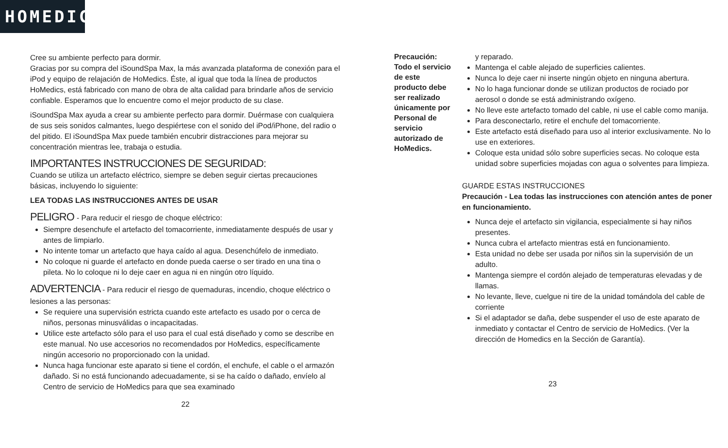HOMEDICS
Cree su ambiente perfecto para dormir.
Gracias por su compra del iSoundSpa Max, la más avanzada plataforma de conexión para el iPod y equipo de relajación de HoMedics. Éste, al igual que toda la línea de productos HoMedics, está fabricado con mano de obra de alta calidad para brindarle años de servicio confiable. Esperamos que lo encuentre como el mejor producto de su clase.
iSoundSpa Max ayuda a crear su ambiente perfecto para dormir. Duérmase con cualquiera de sus seis sonidos calmantes, luego despiértese con el sonido del iPod/iPhone, del radio o del pitido. El iSoundSpa Max puede también encubrir distracciones para mejorar su concentración mientras lee, trabaja o estudia.
IMPORTANTES INSTRUCCIONES DE SEGURIDAD:
Cuando se utiliza un artefacto eléctrico, siempre se deben seguir ciertas precauciones básicas, incluyendo lo siguiente:
LEA TODAS LAS INSTRUCCIONES ANTES DE USAR
PELIGRO - Para reducir el riesgo de choque eléctrico:
Siempre desenchufe el artefacto del tomacorriente, inmediatamente después de usar y antes de limpiarlo.
No intente tomar un artefacto que haya caído al agua. Desenchúfelo de inmediato.
No coloque ni guarde el artefacto en donde pueda caerse o ser tirado en una tina o pileta. No lo coloque ni lo deje caer en agua ni en ningún otro líquido.
ADVERTENCIA - Para reducir el riesgo de quemaduras, incendio, choque eléctrico o lesiones a las personas:
Se requiere una supervisión estricta cuando este artefacto es usado por o cerca de niños, personas minusválidas o incapacitadas.
Utilice este artefacto sólo para el uso para el cual está diseñado y como se describe en este manual. No use accesorios no recomendados por HoMedics, específicamente ningún accesorio no proporcionado con la unidad.
Nunca haga funcionar este aparato si tiene el cordón, el enchufe, el cable o el armazón dañado. Si no está funcionando adecuadamente, si se ha caído o dañado, envíelo al Centro de servicio de HoMedics para que sea examinado
22
Precaución: Todo el servicio de este producto debe ser realizado únicamente por Personal de servicio autorizado de HoMedics.
y reparado.
Mantenga el cable alejado de superficies calientes.
Nunca lo deje caer ni inserte ningún objeto en ninguna abertura.
No lo haga funcionar donde se utilizan productos de rociado por aerosol o donde se está administrando oxígeno.
No lleve este artefacto tomado del cable, ni use el cable como manija.
Para desconectarlo, retire el enchufe del tomacorriente.
Este artefacto está diseñado para uso al interior exclusivamente. No lo use en exteriores.
Coloque esta unidad sólo sobre superficies secas. No coloque esta unidad sobre superficies mojadas con agua o solventes para limpieza.
GUARDE ESTAS INSTRUCCIONES
Precaución - Lea todas las instrucciones con atención antes de poner en funcionamiento.
Nunca deje el artefacto sin vigilancia, especialmente si hay niños presentes.
Nunca cubra el artefacto mientras está en funcionamiento.
Esta unidad no debe ser usada por niños sin la supervisión de un adulto.
Mantenga siempre el cordón alejado de temperaturas elevadas y de llamas.
No levante, lleve, cuelgue ni tire de la unidad tomándola del cable de corriente
Si el adaptador se daña, debe suspender el uso de este aparato de inmediato y contactar el Centro de servicio de HoMedics. (Ver la dirección de Homedics en la Sección de Garantía).
23